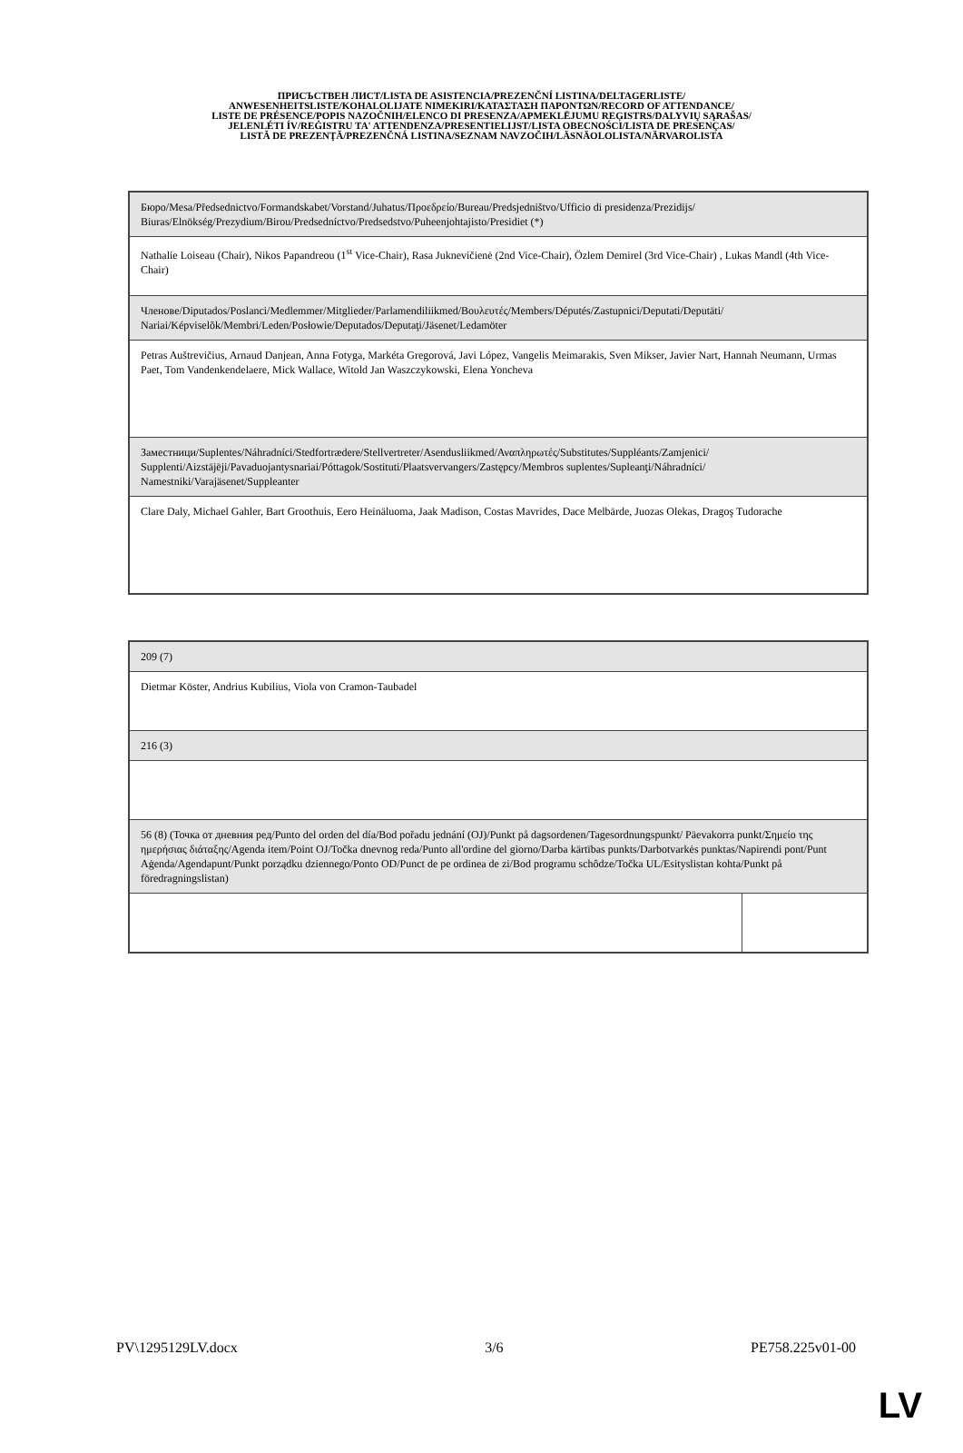ПРИСЪСТВЕН ЛИСТ/LISTA DE ASISTENCIA/PREZENČNÍ LISTINA/DELTAGERLISTE/
ANWESENHEITSLISTE/KOHALOLIJATE NIMEKIRI/ΚΑΤΑΣΤΑΣΗ ΠΑΡΟΝΤΩΝ/RECORD OF ATTENDANCE/
LISTE DE PRÉSENCE/POPIS NAZOČNIH/ELENCO DI PRESENZA/APMEKLĒJUMU REĢISTRS/DALYVIŲ SĄRAŠAS/
JELENLÉTI ÍV/REĠISTRU TA' ATTENDENZA/PRESENTIELIJST/LISTA OBECNOŚCI/LISTA DE PRESENÇAS/
LISTĂ DE PREZENŢĂ/PREZENČNÁ LISTINA/SEZNAM NAVZOČIH/LÄSNÄOLOLISTA/NÄRVAROLISTA
| Бюро/Mesa/Předsednictvo/Formandskabet/Vorstand/Juhatus/Προεδρείο/Bureau/Predsjedništvo/Ufficio di presidenza/Prezidijs/ Biuras/Elnökség/Prezydium/Birou/Predsedníctvo/Predsedstvo/Puheenjohtajisto/Presidiet (*) |
| Nathalie Loiseau (Chair), Nikos Papandreou (1<sup>st</sup> Vice-Chair), Rasa Juknevičienė (2nd Vice-Chair), Özlem Demirel (3rd Vice-Chair) , Lukas Mandl (4th Vice-Chair) |
| Членове/Diputados/Poslanci/Medlemmer/Mitglieder/Parlamendiliikmed/Βουλευτές/Members/Députés/Zastupnici/Deputati/Deputāti/ Nariai/Képviselõk/Membri/Leden/Posłowie/Deputados/Deputaţi/Jäsenet/Ledamöter |
| Petras Auštrevičius, Arnaud Danjean, Anna Fotyga, Markéta Gregorová, Javi López, Vangelis Meimarakis, Sven Mikser, Javier Nart, Hannah Neumann, Urmas Paet, Tom Vandenkendelaere, Mick Wallace, Witold Jan Waszczykowski, Elena Yoncheva |
| Заместници/Suplentes/Náhradníci/Stedfortrædere/Stellvertreter/Asendusliikmed/Αναπληρωτές/Substitutes/Suppléants/Zamjenici/ Supplenti/Aizstājēji/Pavaduojantysnariai/Póttagok/Sostituti/Plaatsvervangers/Zastępcy/Membros suplentes/Supleanţi/Náhradníci/ Namestniki/Varajäsenet/Suppleanter |
| Clare Daly, Michael Gahler, Bart Groothuis, Eero Heinäluoma, Jaak Madison, Costas Mavrides, Dace Melbārde, Juozas Olekas, Dragoş Tudorache |
| 209 (7) | |
| Dietmar Köster, Andrius Kubilius, Viola von Cramon-Taubadel | |
| 216 (3) | |
| 56 (8) (Точка от дневния ред/Punto del orden del día/Bod pořadu jednání (OJ)/Punkt på dagsordenen/Tagesordnungspunkt/ Päevakorra punkt/Σημείο της ημερήσιας διάταξης/Agenda item/Point OJ/Točka dnevnog reda/Punto all'ordine del giorno/Darba kārtības punkts/Darbotvarkės punktas/Napirendi pont/Punt Aġenda/Agendapunt/Punkt porządku dziennego/Ponto OD/Punct de pe ordinea de zi/Bod programu schôdze/Točka UL/Esityslistan kohta/Punkt på föredragningslistan) | |
PV\1295129LV.docx 3/6 PE758.225v01-00
LV